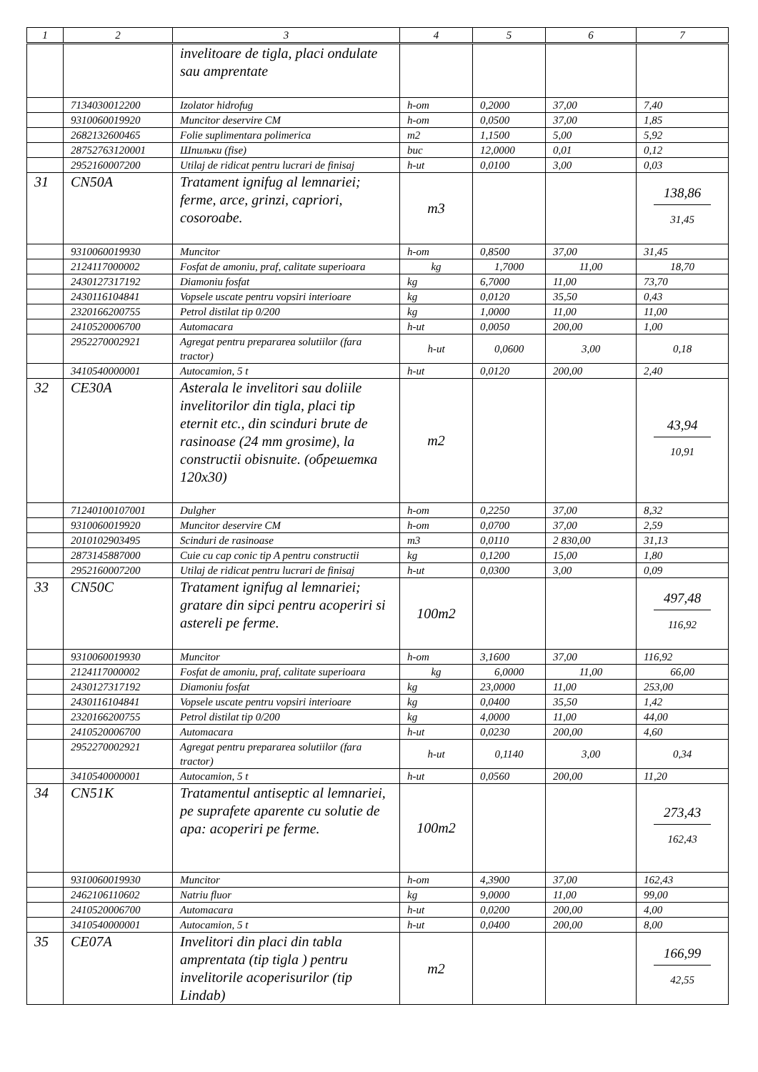| 1 | 2 | 3 | 4 | 5 | 6 | 7 |
| --- | --- | --- | --- | --- | --- | --- |
| | | invelitoare de tigla, placi ondulate sau amprentate | | | | |
| | 7134030012200 | Izolator hidrofug | h-om | 0,2000 | 37,00 | 7,40 |
| | 9310060019920 | Muncitor deservire CM | h-om | 0,0500 | 37,00 | 1,85 |
| | 2682132600465 | Folie suplimentara polimerica | m2 | 1,1500 | 5,00 | 5,92 |
| | 28752763120001 | Шпильки (fise) | buc | 12,0000 | 0,01 | 0,12 |
| | 2952160007200 | Utilaj de ridicat pentru lucrari de finisaj | h-ut | 0,0100 | 3,00 | 0,03 |
| 31 | CN50A | Tratament ignifug al lemnariei; ferme, arce, grinzi, capriori, cosoroabe. | m3 | | | 138,86 31,45 |
| | 9310060019930 | Muncitor | h-om | 0,8500 | 37,00 | 31,45 |
| | 2124117000002 | Fosfat de amoniu, praf, calitate superioara | kg | 1,7000 | 11,00 | 18,70 |
| | 2430127317192 | Diamoniu fosfat | kg | 6,7000 | 11,00 | 73,70 |
| | 2430116104841 | Vopsele uscate pentru vopsiri interioare | kg | 0,0120 | 35,50 | 0,43 |
| | 2320166200755 | Petrol distilat tip 0/200 | kg | 1,0000 | 11,00 | 11,00 |
| | 2410520006700 | Automacara | h-ut | 0,0050 | 200,00 | 1,00 |
| | 2952270002921 | Agregat pentru prepararea solutiilor (fara tractor) | h-ut | 0,0600 | 3,00 | 0,18 |
| | 3410540000001 | Autocamion, 5 t | h-ut | 0,0120 | 200,00 | 2,40 |
| 32 | CE30A | Asterala le invelitori sau doliile invelitorilor din tigla, placi tip eternit etc., din scinduri brute de rasinoase (24 mm grosime), la constructii obisnuite. (обрешетка 120x30) | m2 | | | 43,94 10,91 |
| | 71240100107001 | Dulgher | h-om | 0,2250 | 37,00 | 8,32 |
| | 9310060019920 | Muncitor deservire CM | h-om | 0,0700 | 37,00 | 2,59 |
| | 2010102903495 | Scinduri de rasinoase | m3 | 0,0110 | 2 830,00 | 31,13 |
| | 2873145887000 | Cuie cu cap conic tip A pentru constructii | kg | 0,1200 | 15,00 | 1,80 |
| | 2952160007200 | Utilaj de ridicat pentru lucrari de finisaj | h-ut | 0,0300 | 3,00 | 0,09 |
| 33 | CN50C | Tratament ignifug al lemnariei; gratare din sipci pentru acoperiri si astereli pe ferme. | 100m2 | | | 497,48 116,92 |
| | 9310060019930 | Muncitor | h-om | 3,1600 | 37,00 | 116,92 |
| | 2124117000002 | Fosfat de amoniu, praf, calitate superioara | kg | 6,0000 | 11,00 | 66,00 |
| | 2430127317192 | Diamoniu fosfat | kg | 23,0000 | 11,00 | 253,00 |
| | 2430116104841 | Vopsele uscate pentru vopsiri interioare | kg | 0,0400 | 35,50 | 1,42 |
| | 2320166200755 | Petrol distilat tip 0/200 | kg | 4,0000 | 11,00 | 44,00 |
| | 2410520006700 | Automacara | h-ut | 0,0230 | 200,00 | 4,60 |
| | 2952270002921 | Agregat pentru prepararea solutiilor (fara tractor) | h-ut | 0,1140 | 3,00 | 0,34 |
| | 3410540000001 | Autocamion, 5 t | h-ut | 0,0560 | 200,00 | 11,20 |
| 34 | CN51K | Tratamentul antiseptic al lemnariei, pe suprafete aparente cu solutie de apa: acoperiri pe ferme. | 100m2 | | | 273,43 162,43 |
| | 9310060019930 | Muncitor | h-om | 4,3900 | 37,00 | 162,43 |
| | 2462106110602 | Natriu fluor | kg | 9,0000 | 11,00 | 99,00 |
| | 2410520006700 | Automacara | h-ut | 0,0200 | 200,00 | 4,00 |
| | 3410540000001 | Autocamion, 5 t | h-ut | 0,0400 | 200,00 | 8,00 |
| 35 | CE07A | Invelitori din placi din tabla amprentata (tip tigla ) pentru invelitorile acoperisurilor (tip Lindab) | m2 | | | 166,99 42,55 |